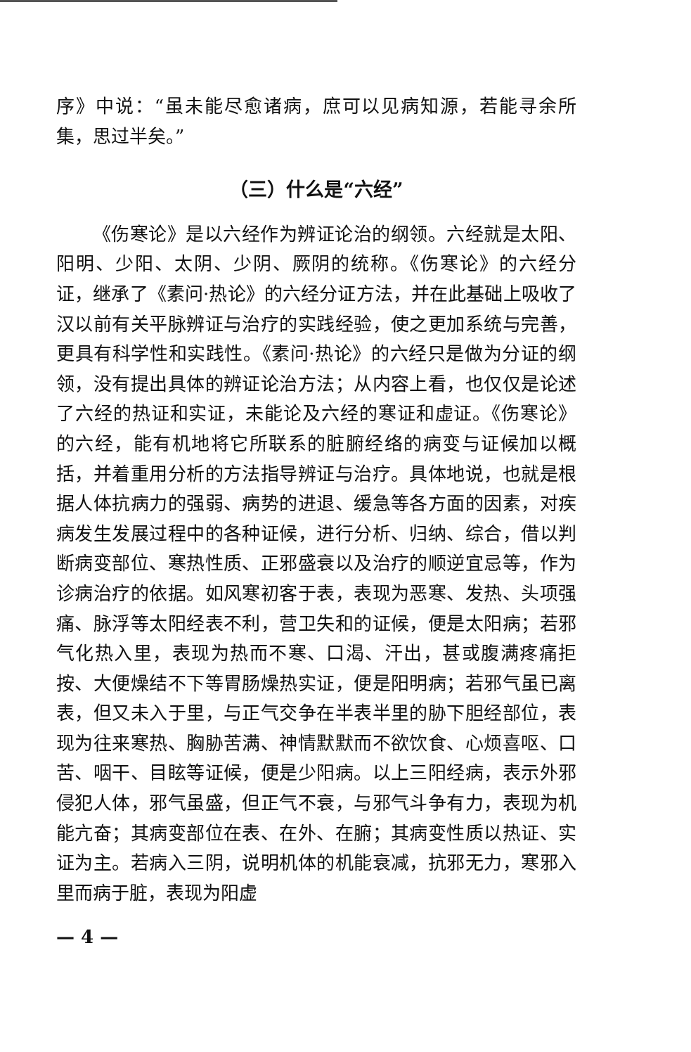序》中说：“虽未能尽愈诸病，庶可以见病知源，若能寻余所集，思过半矣。”
（三）什么是“六经”
《伤寒论》是以六经作为辨证论治的纲领。六经就是太阳、阳明、少阳、太阴、少阴、厥阴的统称。《伤寒论》的六经分证，继承了《素问·热论》的六经分证方法，并在此基础上吸收了汉以前有关平脉辨证与治疗的实践经验，使之更加系统与完善，更具有科学性和实践性。《素问·热论》的六经只是做为分证的纲领，没有提出具体的辨证论治方法；从内容上看，也仅仅是论述了六经的热证和实证，未能论及六经的寒证和虚证。《伤寒论》的六经，能有机地将它所联系的脏腑经络的病变与证候加以概括，并着重用分析的方法指导辨证与治疗。具体地说，也就是根据人体抗病力的强弱、病势的进退、缓急等各方面的因素，对疾病发生发展过程中的各种证候，进行分析、归纳、综合，借以判断病变部位、寒热性质、正邪盛衰以及治疗的顺逆宜忌等，作为诊病治疗的依据。如风寒初客于表，表现为恶寒、发热、头项强痛、脉浮等太阳经表不利，营卫失和的证候，便是太阳病；若邪气化热入里，表现为热而不寒、口渴、汗出，甚或腹满疼痛拒按、大便燥结不下等胃肠燥热实证，便是阳明病；若邪气虽已离表，但又未入于里，与正气交争在半表半里的胁下胆经部位，表现为往来寒热、胸胁苦满、神情默默而不欲饮食、心烦喜呕、口苦、咽干、目眩等证候，便是少阳病。以上三阳经病，表示外邪侵犯人体，邪气虽盛，但正气不衰，与邪气斗争有力，表现为机能亢奋；其病变部位在表、在外、在腑；其病变性质以热证、实证为主。若病入三阴，说明机体的机能衰减，抗邪无力，寒邪入里而病于脏，表现为阳虚
— 4 —